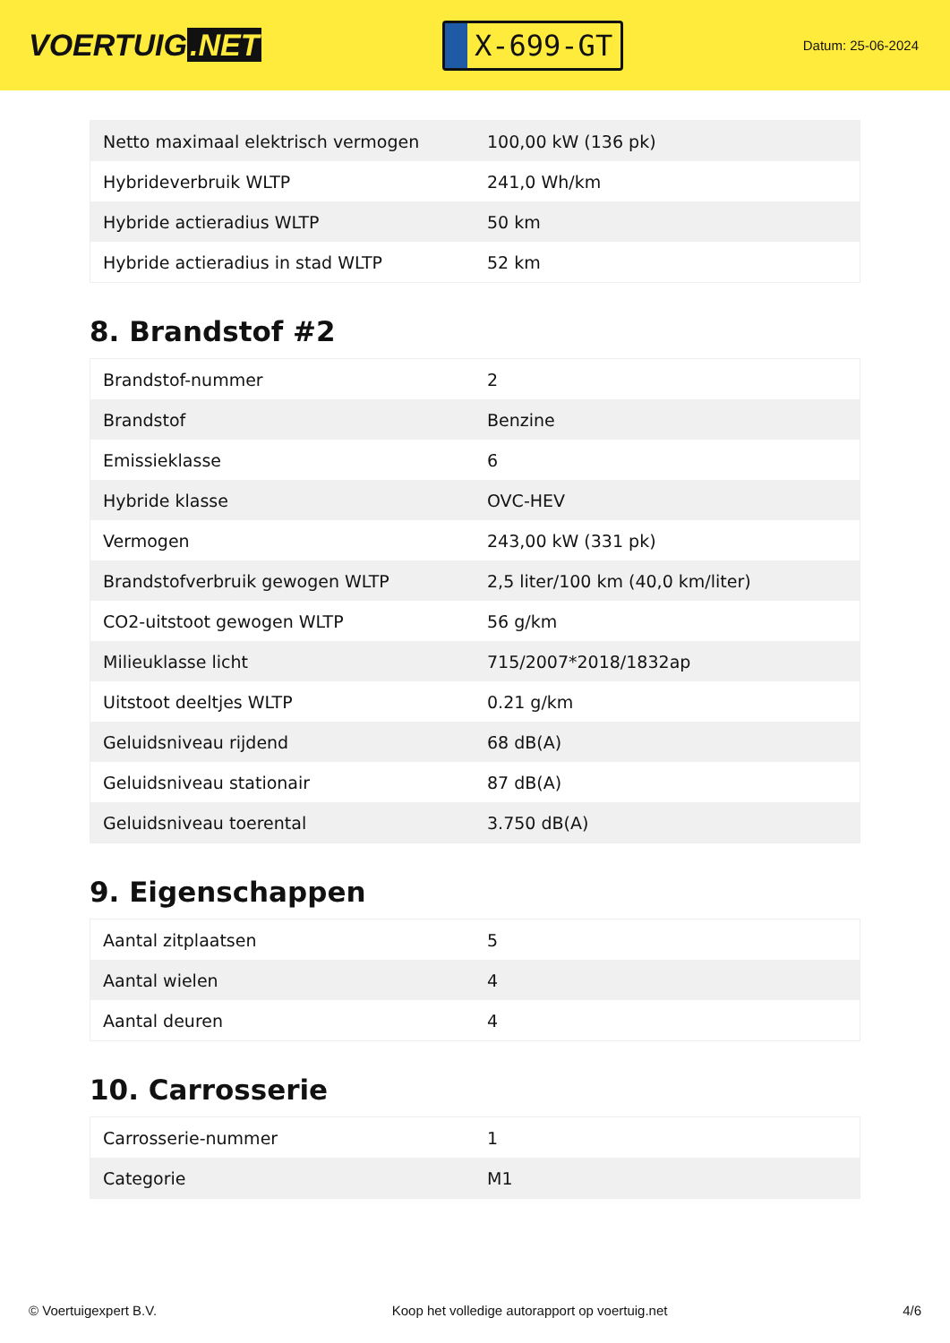VOERTUIG.NET
X-699-GT
Datum: 25-06-2024
| Netto maximaal elektrisch vermogen | 100,00 kW (136 pk) |
| Hybrideverbruik WLTP | 241,0 Wh/km |
| Hybride actieradius WLTP | 50 km |
| Hybride actieradius in stad WLTP | 52 km |
8. Brandstof #2
| Brandstof-nummer | 2 |
| Brandstof | Benzine |
| Emissieklasse | 6 |
| Hybride klasse | OVC-HEV |
| Vermogen | 243,00 kW (331 pk) |
| Brandstofverbruik gewogen WLTP | 2,5 liter/100 km (40,0 km/liter) |
| CO2-uitstoot gewogen WLTP | 56 g/km |
| Milieuklasse licht | 715/2007*2018/1832ap |
| Uitstoot deeltjes WLTP | 0.21 g/km |
| Geluidsniveau rijdend | 68 dB(A) |
| Geluidsniveau stationair | 87 dB(A) |
| Geluidsniveau toerental | 3.750 dB(A) |
9. Eigenschappen
| Aantal zitplaatsen | 5 |
| Aantal wielen | 4 |
| Aantal deuren | 4 |
10. Carrosserie
| Carrosserie-nummer | 1 |
| Categorie | M1 |
© Voertuigexpert B.V. Koop het volledige autorapport op voertuig.net 4/6